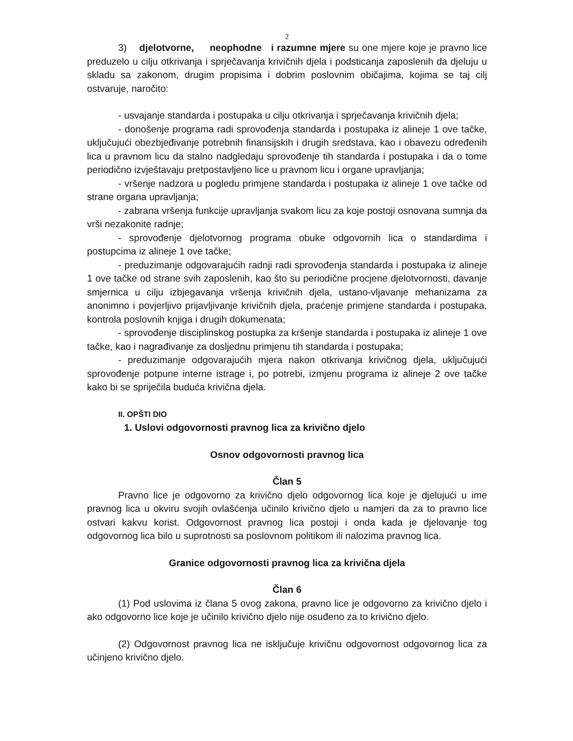2
3) djelotvorne, neophodne i razumne mjere su one mjere koje je pravno lice preduzelo u cilju otkrivanja i sprječavanja krivičnih djela i podsticanja zaposlenih da djeluju u skladu sa zakonom, drugim propisima i dobrim poslovnim običajima, kojima se taj cilj ostvaruje, naročito:
- usvajanje standarda i postupaka u cilju otkrivanja i sprječavanja krivičnih djela;
- donošenje programa radi sprovođenja standarda i postupaka iz alineje 1 ove tačke, uključujući obezbjeđivanje potrebnih finansijskih i drugih sredstava, kao i obavezu određenih lica u pravnom licu da stalno nadgledaju sprovođenje tih standarda i postupaka i da o tome periodično izvještavaju pretpostavljeno lice u pravnom licu i organe upravljanja;
- vršenje nadzora u pogledu primjene standarda i postupaka iz alineje 1 ove tačke od strane organa upravljanja;
- zabrana vršenja funkcije upravljanja svakom licu za koje postoji osnovana sumnja da vrši nezakonite radnje;
- sprovođenje djelotvornog programa obuke odgovornih lica o standardima i postupcima iz alineje 1 ove tačke;
- preduzimanje odgovarajućih radnji radi sprovođenja standarda i postupaka iz alineje 1 ove tačke od strane svih zaposlenih, kao što su periodične procjene djelotvornosti, davanje smjernica u cilju izbjegavanja vršenja krivičnih djela, ustano-vljavanje mehanizama za anonimno i povjerljivo prijavljivanje krivičnih djela, praćenje primjene standarda i postupaka, kontrola poslovnih knjiga i drugih dokumenata;
- sprovođenje disciplinskog postupka za kršenje standarda i postupaka iz alineje 1 ove tačke, kao i nagrađivanje za dosljednu primjenu tih standarda i postupaka;
- preduzimanje odgovarajućih mjera nakon otkrivanja krivičnog djela, uključujući sprovođenje potpune interne istrage i, po potrebi, izmjenu programa iz alineje 2 ove tačke kako bi se spriječila buduća krivična djela.
II. OPŠTI DIO
1. Uslovi odgovornosti pravnog lica za krivično djelo
Osnov odgovornosti pravnog lica
Član 5
Pravno lice je odgovorno za krivično djelo odgovornog lica koje je djelujući u ime pravnog lica u okviru svojih ovlašćenja učinilo krivično djelo u namjeri da za to pravno lice ostvari kakvu korist. Odgovornost pravnog lica postoji i onda kada je djelovanje tog odgovornog lica bilo u suprotnosti sa poslovnom politikom ili nalozima pravnog lica.
Granice odgovornosti pravnog lica za krivična djela
Član 6
(1) Pod uslovima iz člana 5 ovog zakona, pravno lice je odgovorno za krivično djelo i ako odgovorno lice koje je učinilo krivično djelo nije osuđeno za to krivično djelo.
(2) Odgovornost pravnog lica ne isključuje krivičnu odgovornost odgovornog lica za učinjeno krivično djelo.